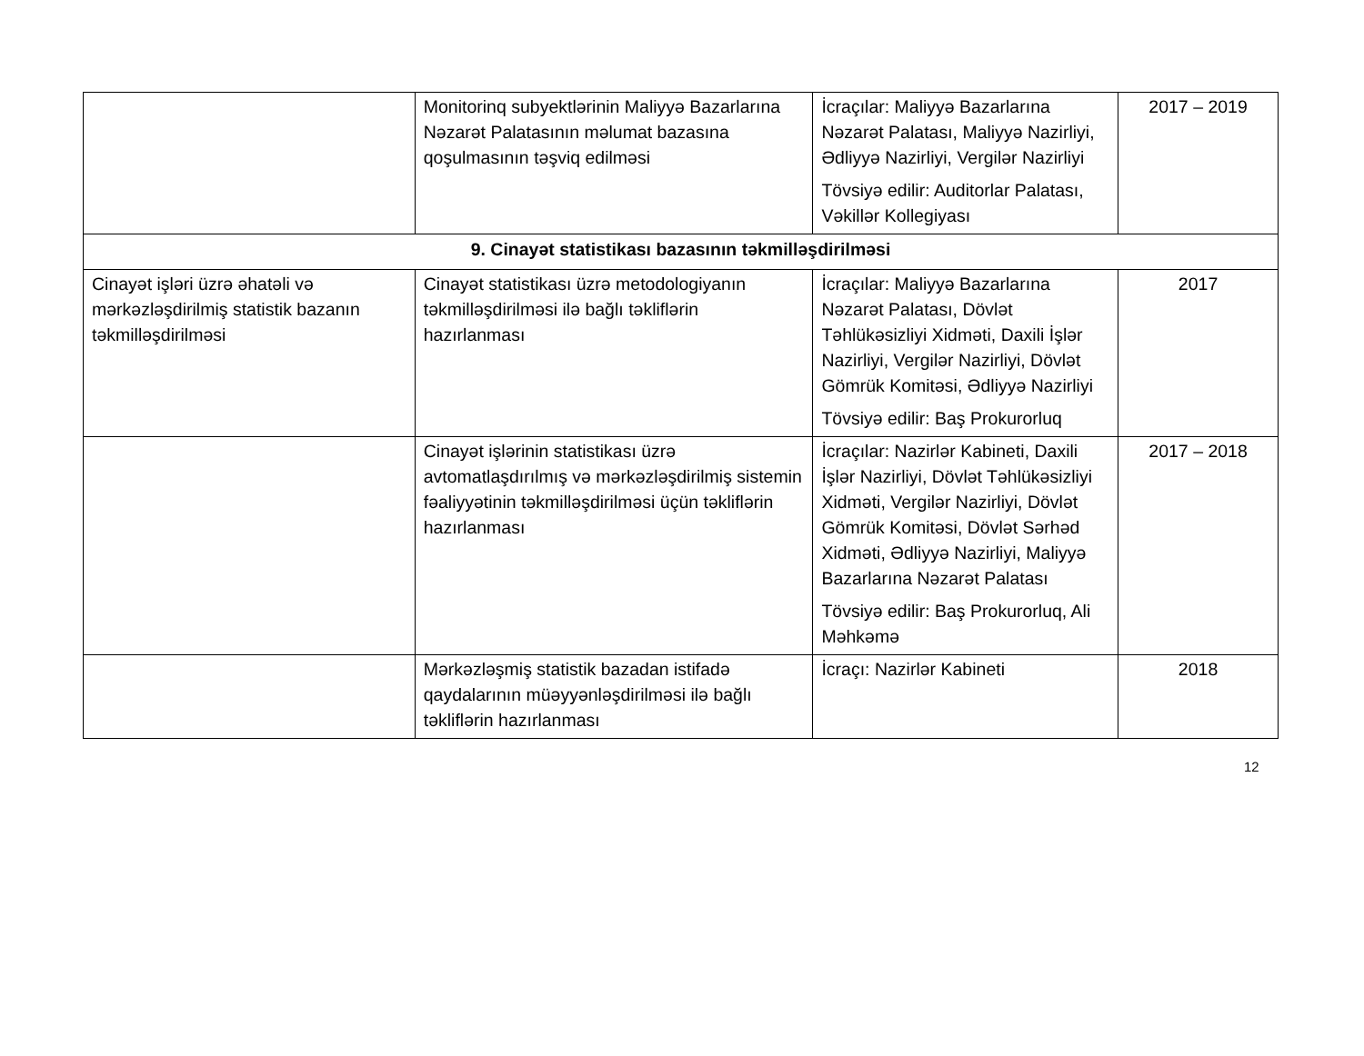| | Monitorinq subyektlərinin Maliyyə Bazarlarına Nəzarət Palatasının məlumat bazasına qoşulmasının təşviq edilməsi | İcraçılar: Maliyyə Bazarlarına Nəzarət Palatası, Maliyyə Nazirliyi, Ədliyyə Nazirliyi, Vergilər Nazirliyi Tövsiyə edilir: Auditorlar Palatası, Vəkillər Kollegiyası | 2017 – 2019 |
| 9. Cinayət statistikası bazasının təkmilləşdirilməsi | | | |
| Cinayət işləri üzrə əhatəli və mərkəzləşdirilmiş statistik bazanın təkmilləşdirilməsi | Cinayət statistikası üzrə metodologiyanın təkmilləşdirilməsi ilə bağlı təkliflərin hazırlanması | İcraçılar: Maliyyə Bazarlarına Nəzarət Palatası, Dövlət Təhlükəsizliyi Xidməti, Daxili İşlər Nazirliyi, Vergilər Nazirliyi, Dövlət Gömrük Komitəsi, Ədliyyə Nazirliyi Tövsiyə edilir: Baş Prokurorluq | 2017 |
| | Cinayət işlərinin statistikası üzrə avtomatlaşdırılmış və mərkəzləşdirilmiş sistemin fəaliyyətinin təkmilləşdirilməsi üçün təkliflərin hazırlanması | İcraçılar: Nazirlər Kabineti, Daxili İşlər Nazirliyi, Dövlət Təhlükəsizliyi Xidməti, Vergilər Nazirliyi, Dövlət Gömrük Komitəsi, Dövlət Sərhəd Xidməti, Ədliyyə Nazirliyi, Maliyyə Bazarlarına Nəzarət Palatası Tövsiyə edilir: Baş Prokurorluq, Ali Məhkəmə | 2017 – 2018 |
| | Mərkəzləşmiş statistik bazadan istifadə qaydalarının müəyyənləşdirilməsi ilə bağlı təkliflərin hazırlanması | İcraçı: Nazirlər Kabineti | 2018 |
12